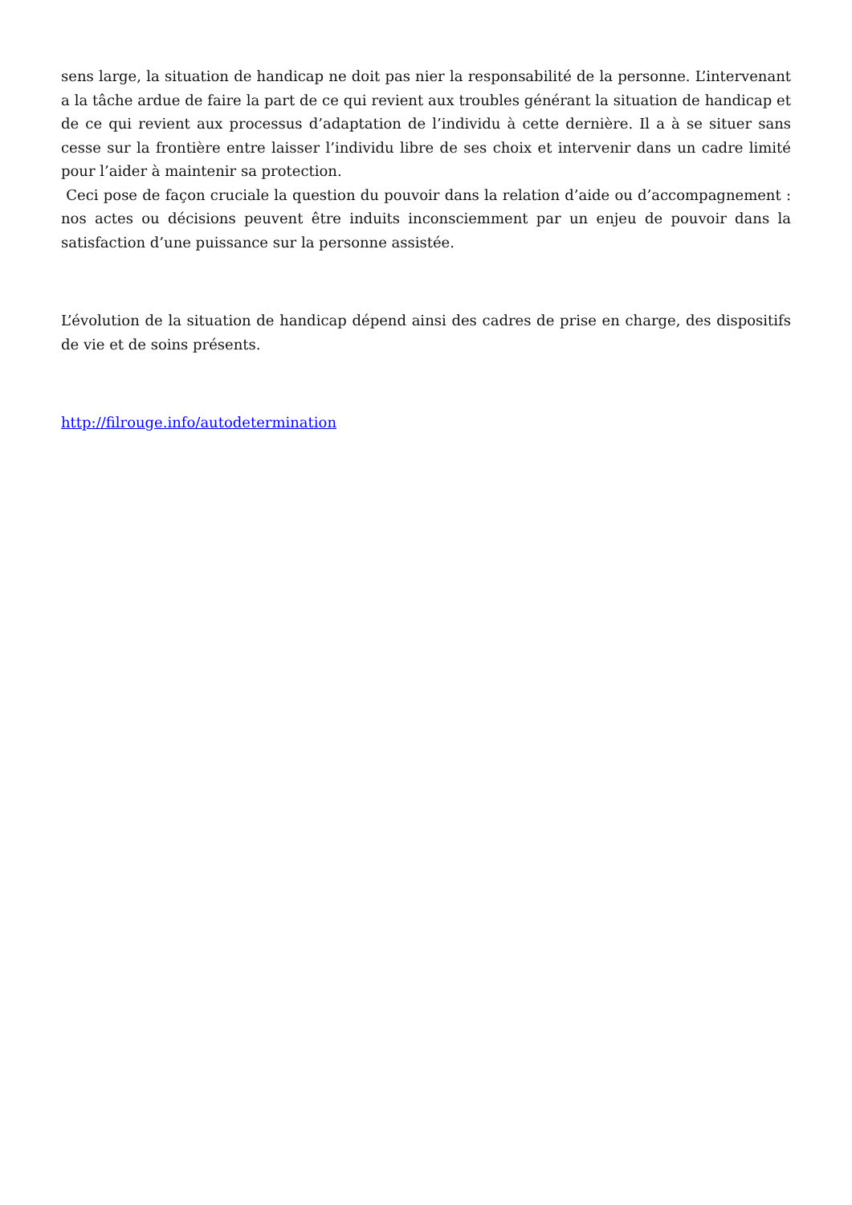sens large, la situation de handicap ne doit pas nier la responsabilité de la personne. L’intervenant a la tâche ardue de faire la part de ce qui revient aux troubles générant la situation de handicap et de ce qui revient aux processus d’adaptation de l’individu à cette dernière. Il a à se situer sans cesse sur la frontière entre laisser l’individu libre de ses choix et intervenir dans un cadre limité pour l’aider à maintenir sa protection.
Ceci pose de façon cruciale la question du pouvoir dans la relation d’aide ou d’accompagnement : nos actes ou décisions peuvent être induits inconsciemment par un enjeu de pouvoir dans la satisfaction d’une puissance sur la personne assistée.
L’évolution de la situation de handicap dépend ainsi des cadres de prise en charge, des dispositifs de vie et de soins présents.
http://filrouge.info/autodetermination